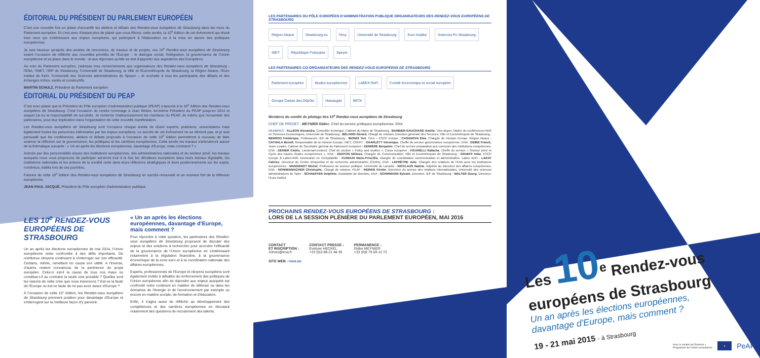ÉDITORIAL DU PRÉSIDENT DU PARLEMENT EUROPÉEN
C'est une nouvelle fois un plaisir d'accueillir les ateliers et débats des Rendez-vous européens de Strasbourg dans les murs du Parlement européen. Et c'est avec d'autant plus de plaisir que nous fêtons, cette année, la 10<sup>e</sup> édition de cet évènement qui réunit tous ceux qui s'intéressent aux enjeux européens, qui participent à l'élaboration ou à la mise en œuvre des politiques européennes.
Je suis heureux qu'après des années de rencontres, de travaux et de projets, ces 10<sup>e</sup> Rendez-vous européens de Strasbourg soient l'occasion de réfléchir aux nouvelles priorités de l'Europe – le dialogue social, l'intégration, la gouvernance de l'Union européenne et sa place dans le monde - et aux réponses qu'elle se doit d'apporter aux aspirations des Européens.
Au nom du Parlement européen, j'adresse mes remerciements aux organisateurs des Rendez-vous européens de Strasbourg - l'ENA, l'INET, l'IEP de Strasbourg, l'Université de Strasbourg, la Ville et l'Eurométropole de Strasbourg, la Région Alsace, l'Euro Institut de Kehl, l'Université des Sciences administratives de Speyer – et souhaite à tous les participants des débats et des échanges riches, variés et constructifs.
MARTIN SCHULZ, Président du Parlement européen
ÉDITORIAL DU PRÉSIDENT DU PEAP
C'est avec plaisir que le Président du Pôle européen d'administration publique (PEAP) s'associe à la 10<sup>e</sup> édition des Rendez-vous européens de Strasbourg. C'est l'occasion de rendre hommage à Jean Weber, lui-même Président du PEAP jusqu'en 2014 et auquel j'ai eu la responsabilité de succéder. Je remercie chaleureusement les membres du PEAP, de même que l'ensemble des partenaires, pour leur implication dans l'organisation de cette nouvelle manifestation.
Les Rendez-vous européens de Strasbourg sont l'occasion chaque année de réunir experts, praticiens, universitaires mais également toutes les personnes intéressées par les enjeux européens. Le succès de cet évènement ne se dément pas, et je suis persuadé que les conférences, ateliers et débats proposés à l'occasion de cette 10<sup>e</sup> édition permettront à nouveau de faire avancer la réflexion sur la gouvernance, les politiques et les carrières européennes. Cette année les travaux s'articuleront autour de la thématique suivante : « Un an après les élections européennes, davantage d'Europe, mais comment ? »
Animés par des personnalités issues des institutions européennes, des administrations nationales et du secteur privé, les travaux auxquels nous vous proposons de participer serviront tout à la fois les décideurs européens dans leurs travaux législatifs, les institutions nationales et les acteurs de la société civile dans leurs réflexions stratégiques et leurs positionnements sur les sujets, nombreux, traités lors de ces journées.
Faisons de cette 10<sup>e</sup> édition des Rendez-vous européens de Strasbourg un succès renouvelé et un moment fort de la réflexion européenne.
JEAN-PAUL JACQUÉ, Président du Pôle européen d'administration publique
LES 10<sup>e</sup> RENDEZ-VOUS EUROPÉENS DE STRASBOURG
Un an après les élections européennes de mai 2014, l'Union européenne reste confrontée à des défis importants. De nombreux citoyens continuent à s'interroger sur son efficacité. Certains, même, remettent en cause son utilité. A l'inverse, d'autres restent convaincus de la pertinence du projet européen. Celui-ci est-il la cause de tous nos maux ou constitue-t-il au contraire la seule voie possible ? Quelles sont les raisons de cette crise que nous traversons ? Est-ce la faute de l'Europe ou est-ce faute de ne pas avoir assez d'Europe ?
À l'occasion de cette 10° édition, les Rendez-vous européens de Strasbourg prennent position pour davantage d'Europe et s'interrogent sur la meilleure façon d'y parvenir.
« Un an après les élections européennes, davantage d'Europe, mais comment ?
Pour répondre à cette question, les partenaires des Rendez-vous européens de Strasbourg proposent de discuter des enjeux et des solutions à rechercher pour accroitre l'efficacité de la gouvernance de l'Union européenne en s'intéressant notamment à la régulation financière, à la gouvernance économique de la zone euro et à la coordination nationale des affaires européennes.
Experts, professionnels de l'Europe et citoyens européens sont également invités à débattre du renforcement des politiques de l'Union européenne afin de répondre aux enjeux auxquels est confronté notre continent en matière de défense ou dans les domaines de l'énergie et de l'environnement par exemple ou encore en matière sociale, de formation et d'éducation.
Enfin, il s'agira aussi de réfléchir au développement des compétences et des carrières européennes en discutant notamment des questions de recrutement des talents.
LES PARTENAIRES DU PÔLE EUROPÉEN D'ADMINISTRATION PUBLIQUE ORGANISATEURS DES RENDEZ-VOUS EUROPÉENS DE STRASBOURG
Région Alsace Strasbourg.eu l'éna Université de Strasbourg Euro Institut Sciences Po Strasbourg INET République Française Speyer
LES PARTENAIRES CO-ORGANISATEURS DES RENDEZ-VOUS EUROPÉENS DE STRASBOURG
Parlement européen études européennes LABEX ReFi Comité économique et social européen Groupe Caisse des Dépôts réseaugds BETA
Membres du comité de pilotage des 10<sup>e</sup> Rendez-vous européens de Strasbourg
CHEF DE PROJET : MEYNIER Didier, Chef du service politiques européennes, ENA
MEMBRES : ALLÉON Alexandra, Conseiller technique, Cabinet du Maire de Strasbourg ; BARBIER-GAUCHARD Amélie, Vice-doyen, Maître de conférences-HDR en Sciences Economiques, Université de Strasbourg ; BÉLIARD Gérard, Chargé de mission, Direction générale des Services, Ville et Eurométropole de Strasbourg ; BERROD Frédérique, Professeure, IEP de Strasbourg ; BIONDI Yuri, Cnrs – ESCP Europe ; CASANOVA Eléa, Chargée de mission Europe, Région Alsace ; CATHALA Benoît, Responsable de la mission Europe, INET, CNFPT ; CHARLÉTY Véronique, Cheffe du service gouvernance européenne, ENA ; DEBIÉ Franck, Team Leader, Cabinet du Secrétaire général du Parlement européen ; DEMIÈRE Benjamin, Chef du service préparation aux concours des institutions européennes, ENA ; DÉNIER Cédric, Lieutenant-colonel, Chef de section « Policy and studies », Corps européen ; FICARELLI Natacha, Cheffe du service « Secteur privé et Cycle des hautes études européennes », ENA ; GENTON Mélissa, Chargée de Communication, Ville et Eurométropole de Strasbourg ; GRAEFF Imke, ESCP Europe & Labex-Réfi, Doctorante en Comptabilité ; KUNDUN Marie-Priscillia, chargée de coordination communication et administrative, Labex ReFi ; LARAT Fabrice, Directeur du Centre d'expertise et de recherche administrative (CERA), ENA ; LEPRÊTRE Julie, Chargée des relations de l'ENA avec les institutions européennes ; MANGENOT Michel, Professeur de science politique, Université de Lorraine ; NICKLAUS Nadine, Adjointe au Directeur des affaires européennes, ENA ; NONNENMACHER Christophe, Chargé de mission, PEAP ; REINKE Kirstin, Directrice du service des relations internationales, Université des sciences administratives de Spire ; SCHAEFFER Delphine, Assistante de direction, ENA ; SCHIRMANN Sylvain, Directeur, IEP de Strasbourg ; WALTER Georg, Directeur, l'Euro Institut
PROCHAINS RENDEZ-VOUS EUROPÉENS DE STRASBOURG :
LORS DE LA SESSION PLÉNIÈRE DU PARLEMENT EUROPÉEN, MAI 2016
CONTACT
ET INSCRIPTION :
10rves@ena.fr
CONTACT PRESSE :
Evelyne HECKEL
+33 (0)3 88 21 48 35
PERMANENCE :
Didier MEYNIER
+33 (0)6 79 59 12 72
SITE WEB : rves.eu
Les 10 <sup>e</sup> Rendez-vous
européens de Strasbourg
Un an après les élections européennes,
davantage d'Europe, mais comment ?
19 - 21 mai 2015 - à Strasbourg
Avec le soutien de Erasmus +
Programme de l'Union européenne ★ PeAP